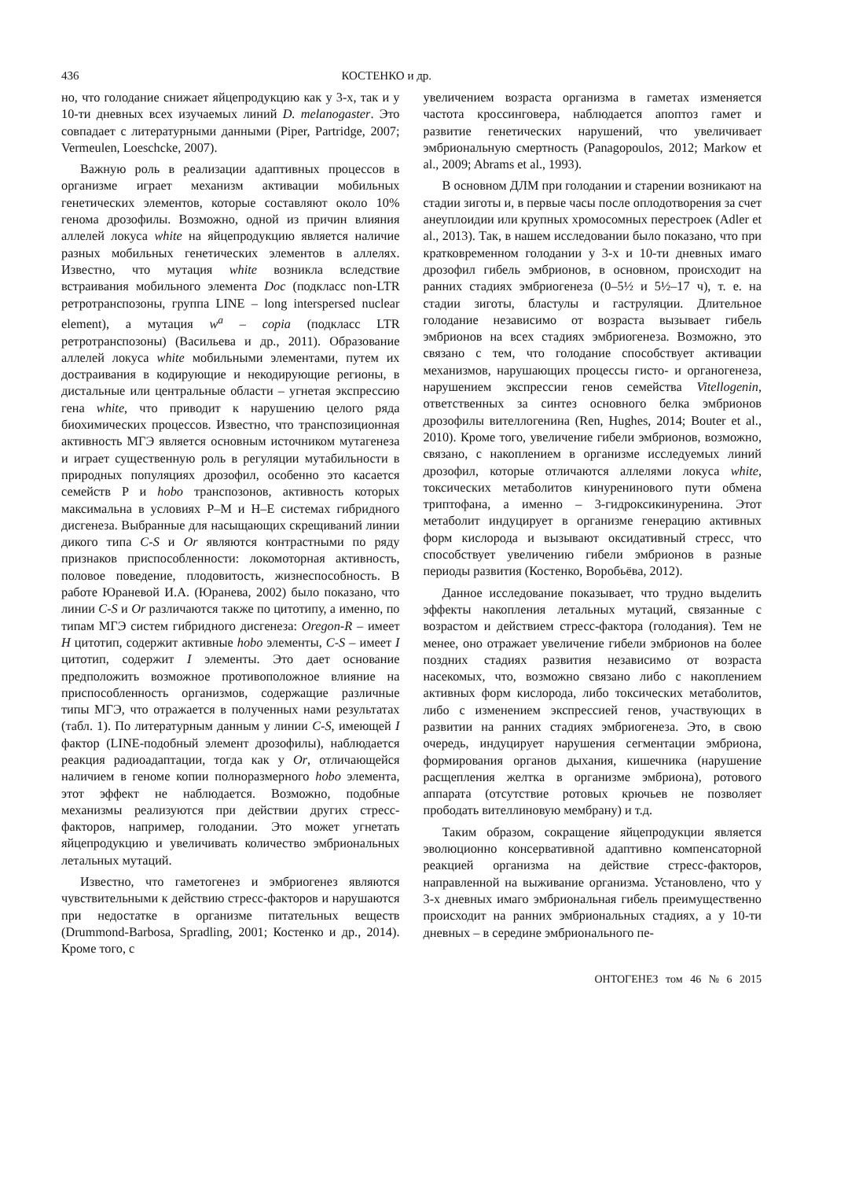436 КОСТЕНКО и др.
но, что голодание снижает яйцепродукцию как у 3-х, так и у 10-ти дневных всех изучаемых линий D. melanogaster. Это совпадает с литературными данными (Piper, Partridge, 2007; Vermeulen, Loeschcke, 2007).
Важную роль в реализации адаптивных процессов в организме играет механизм активации мобильных генетических элементов, которые составляют около 10% генома дрозофилы. Возможно, одной из причин влияния аллелей локуса white на яйцепродукцию является наличие разных мобильных генетических элементов в аллелях. Известно, что мутация white возникла вследствие встраивания мобильного элемента Doc (подкласс non-LTR ретротранспозоны, группа LINE – long interspersed nuclear element), а мутация w<sup>a</sup> – copia (подкласс LTR ретротранспозоны) (Васильева и др., 2011). Образование аллелей локуса white мобильными элементами, путем их достраивания в кодирующие и некодирующие регионы, в дистальные или центральные области – угнетая экспрессию гена white, что приводит к нарушению целого ряда биохимических процессов. Известно, что транспозиционная активность МГЭ является основным источником мутагенеза и играет существенную роль в регуляции мутабильности в природных популяциях дрозофил, особенно это касается семейств P и hobo транспозонов, активность которых максимальна в условиях P–M и H–E системах гибридного дисгенеза. Выбранные для насыщающих скрещиваний линии дикого типа C-S и Or являются контрастными по ряду признаков приспособленности: локомоторная активность, половое поведение, плодовитость, жизнеспособность. В работе Юраневой И.А. (Юранева, 2002) было показано, что линии C-S и Or различаются также по цитотипу, а именно, по типам МГЭ систем гибридного дисгенеза: Oregon-R – имеет H цитотип, содержит активные hobo элементы, C-S – имеет I цитотип, содержит I элементы. Это дает основание предположить возможное противоположное влияние на приспособленность организмов, содержащие различные типы МГЭ, что отражается в полученных нами результатах (табл. 1). По литературным данным у линии C-S, имеющей I фактор (LINE-подобный элемент дрозофилы), наблюдается реакция радиоадаптации, тогда как у Or, отличающейся наличием в геноме копии полноразмерного hobo элемента, этот эффект не наблюдается. Возможно, подобные механизмы реализуются при действии других стресс-факторов, например, голодании. Это может угнетать яйцепродукцию и увеличивать количество эмбриональных летальных мутаций.
Известно, что гаметогенез и эмбриогенез являются чувствительными к действию стресс-факторов и нарушаются при недостатке в организме питательных веществ (Drummond-Barbosa, Spradling, 2001; Костенко и др., 2014). Кроме того, с
увеличением возраста организма в гаметах изменяется частота кроссинговера, наблюдается апоптоз гамет и развитие генетических нарушений, что увеличивает эмбриональную смертность (Panagopoulos, 2012; Markow et al., 2009; Abrams et al., 1993).
В основном ДЛМ при голодании и старении возникают на стадии зиготы и, в первые часы после оплодотворения за счет анеуплоидии или крупных хромосомных перестроек (Adler et al., 2013). Так, в нашем исследовании было показано, что при кратковременном голодании у 3-х и 10-ти дневных имаго дрозофил гибель эмбрионов, в основном, происходит на ранних стадиях эмбриогенеза (0–5½ и 5½–17 ч), т. е. на стадии зиготы, бластулы и гаструляции. Длительное голодание независимо от возраста вызывает гибель эмбрионов на всех стадиях эмбриогенеза. Возможно, это связано с тем, что голодание способствует активации механизмов, нарушающих процессы гисто- и органогенеза, нарушением экспрессии генов семейства Vitellogenin, ответственных за синтез основного белка эмбрионов дрозофилы вителлогенина (Ren, Hughes, 2014; Bouter et al., 2010). Кроме того, увеличение гибели эмбрионов, возможно, связано, с накоплением в организме исследуемых линий дрозофил, которые отличаются аллелями локуса white, токсических метаболитов кинуренинового пути обмена триптофана, а именно – 3-гидроксикинуренина. Этот метаболит индуцирует в организме генерацию активных форм кислорода и вызывают оксидативный стресс, что способствует увеличению гибели эмбрионов в разные периоды развития (Костенко, Воробьёва, 2012).
Данное исследование показывает, что трудно выделить эффекты накопления летальных мутаций, связанные с возрастом и действием стресс-фактора (голодания). Тем не менее, оно отражает увеличение гибели эмбрионов на более поздних стадиях развития независимо от возраста насекомых, что, возможно связано либо с накоплением активных форм кислорода, либо токсических метаболитов, либо с изменением экспрессией генов, участвующих в развитии на ранних стадиях эмбриогенеза. Это, в свою очередь, индуцирует нарушения сегментации эмбриона, формирования органов дыхания, кишечника (нарушение расщепления желтка в организме эмбриона), ротового аппарата (отсутствие ротовых крючьев не позволяет прободать вителлиновую мембрану) и т.д.
Таким образом, сокращение яйцепродукции является эволюционно консервативной адаптивно компенсаторной реакцией организма на действие стресс-факторов, направленной на выживание организма. Установлено, что у 3-х дневных имаго эмбриональная гибель преимущественно происходит на ранних эмбриональных стадиях, а у 10-ти дневных – в середине эмбрионального пе-
ОНТОГЕНЕЗ том 46 № 6 2015